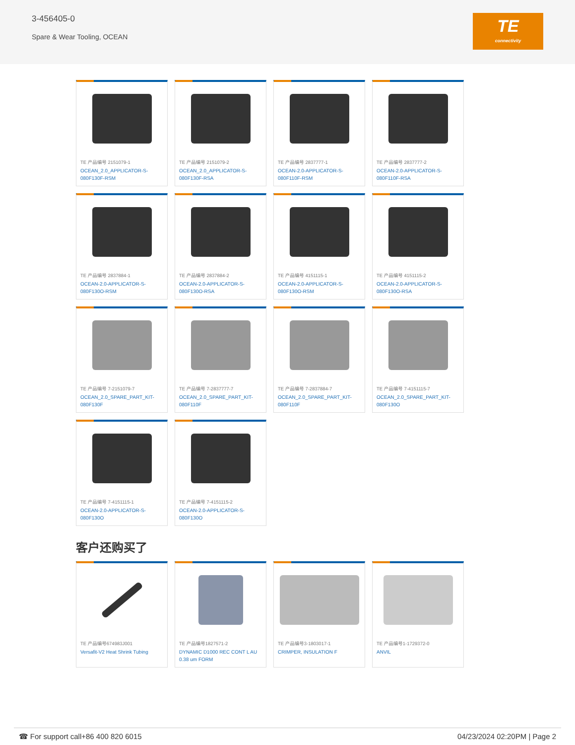3-456405-0
Spare & Wear Tooling, OCEAN
TE
connectivity
TE 产品编号 2151079-1
OCEAN_2.0_APPLICATOR-S-080F130F-RSM
TE 产品编号 2151079-2
OCEAN_2.0_APPLICATOR-S-080F130F-RSA
TE 产品编号 2837777-1
OCEAN-2.0-APPLICATOR-S-080F110F-RSM
TE 产品编号 2837777-2
OCEAN-2.0-APPLICATOR-S-080F110F-RSA
TE 产品编号 2837884-1
OCEAN-2.0-APPLICATOR-S-080F130O-RSM
TE 产品编号 2837884-2
OCEAN-2.0-APPLICATOR-S-080F130O-RSA
TE 产品编号 4151115-1
OCEAN-2.0-APPLICATOR-S-080F130O-RSM
TE 产品编号 4151115-2
OCEAN-2.0-APPLICATOR-S-080F130O-RSA
TE 产品编号 7-2151079-7
OCEAN_2.0_SPARE_PART_KIT-080F130F
TE 产品编号 7-2837777-7
OCEAN_2.0_SPARE_PART_KIT-080F110F
TE 产品编号 7-2837884-7
OCEAN_2.0_SPARE_PART_KIT-080F110F
TE 产品编号 7-4151115-7
OCEAN_2.0_SPARE_PART_KIT-080F130O
TE 产品编号 7-4151115-1
OCEAN-2.0-APPLICATOR-S-080F130O
TE 产品编号 7-4151115-2
OCEAN-2.0-APPLICATOR-S-080F130O
客户还购买了
TE 产品编号674983J001
Versafit-V2 Heat Shrink Tubing
TE 产品编号1827571-2
DYNAMIC D1000 REC CONT L AU 0.38 um FORM
TE 产品编号3-1803017-1
CRIMPER, INSULATION F
TE 产品编号1-1729372-0
ANVIL
☎ For support call+86 400 820 6015 04/23/2024 02:20PM | Page 2